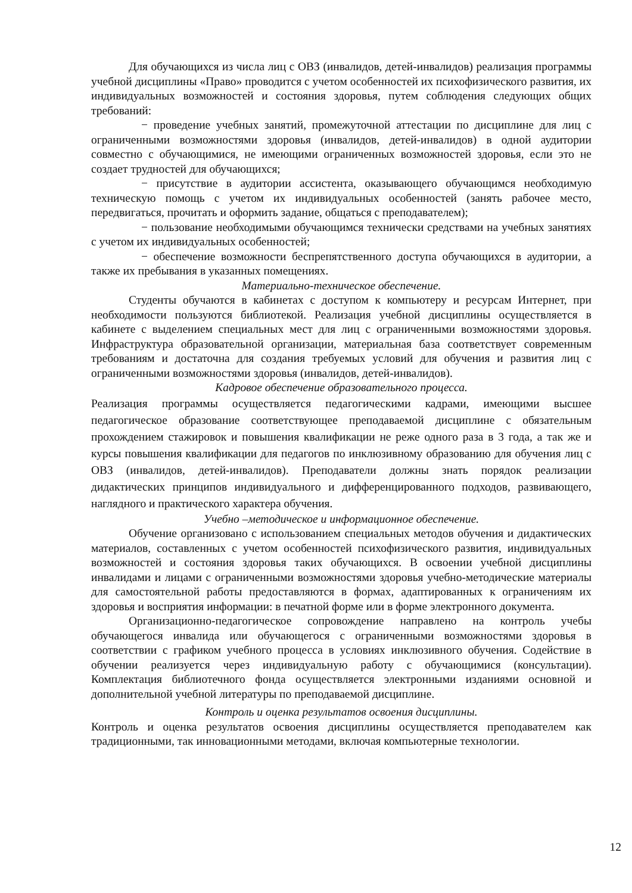Для обучающихся из числа лиц с ОВЗ (инвалидов, детей-инвалидов) реализация программы учебной дисциплины «Право» проводится с учетом особенностей их психофизического развития, их индивидуальных возможностей и состояния здоровья, путем соблюдения следующих общих требований:
− проведение учебных занятий, промежуточной аттестации по дисциплине для лиц с ограниченными возможностями здоровья (инвалидов, детей-инвалидов) в одной аудитории совместно с обучающимися, не имеющими ограниченных возможностей здоровья, если это не создает трудностей для обучающихся;
− присутствие в аудитории ассистента, оказывающего обучающимся необходимую техническую помощь с учетом их индивидуальных особенностей (занять рабочее место, передвигаться, прочитать и оформить задание, общаться с преподавателем);
− пользование необходимыми обучающимся технически средствами на учебных занятиях с учетом их индивидуальных особенностей;
− обеспечение возможности беспрепятственного доступа обучающихся в аудитории, а также их пребывания в указанных помещениях.
Материально-техническое обеспечение.
Студенты обучаются в кабинетах с доступом к компьютеру и ресурсам Интернет, при необходимости пользуются библиотекой. Реализация учебной дисциплины осуществляется в кабинете с выделением специальных мест для лиц с ограниченными возможностями здоровья. Инфраструктура образовательной организации, материальная база соответствует современным требованиям и достаточна для создания требуемых условий для обучения и развития лиц с ограниченными возможностями здоровья (инвалидов, детей-инвалидов).
Кадровое обеспечение образовательного процесса.
Реализация программы осуществляется педагогическими кадрами, имеющими высшее педагогическое образование соответствующее преподаваемой дисциплине с обязательным прохождением стажировок и повышения квалификации не реже одного раза в 3 года, а так же и курсы повышения квалификации для педагогов по инклюзивному образованию для обучения лиц с ОВЗ (инвалидов, детей-инвалидов). Преподаватели должны знать порядок реализации дидактических принципов индивидуального и дифференцированного подходов, развивающего, наглядного и практического характера обучения.
Учебно –методическое и информационное обеспечение.
Обучение организовано с использованием специальных методов обучения и дидактических материалов, составленных с учетом особенностей психофизического развития, индивидуальных возможностей и состояния здоровья таких обучающихся. В освоении учебной дисциплины инвалидами и лицами с ограниченными возможностями здоровья учебно-методические материалы для самостоятельной работы предоставляются в формах, адаптированных к ограничениям их здоровья и восприятия информации: в печатной форме или в форме электронного документа.
Организационно-педагогическое сопровождение направлено на контроль учебы обучающегося инвалида или обучающегося с ограниченными возможностями здоровья в соответствии с графиком учебного процесса в условиях инклюзивного обучения. Содействие в обучении реализуется через индивидуальную работу с обучающимися (консультации). Комплектация библиотечного фонда осуществляется электронными изданиями основной и дополнительной учебной литературы по преподаваемой дисциплине.
Контроль и оценка результатов освоения дисциплины.
Контроль и оценка результатов освоения дисциплины осуществляется преподавателем как традиционными, так инновационными методами, включая компьютерные технологии.
12